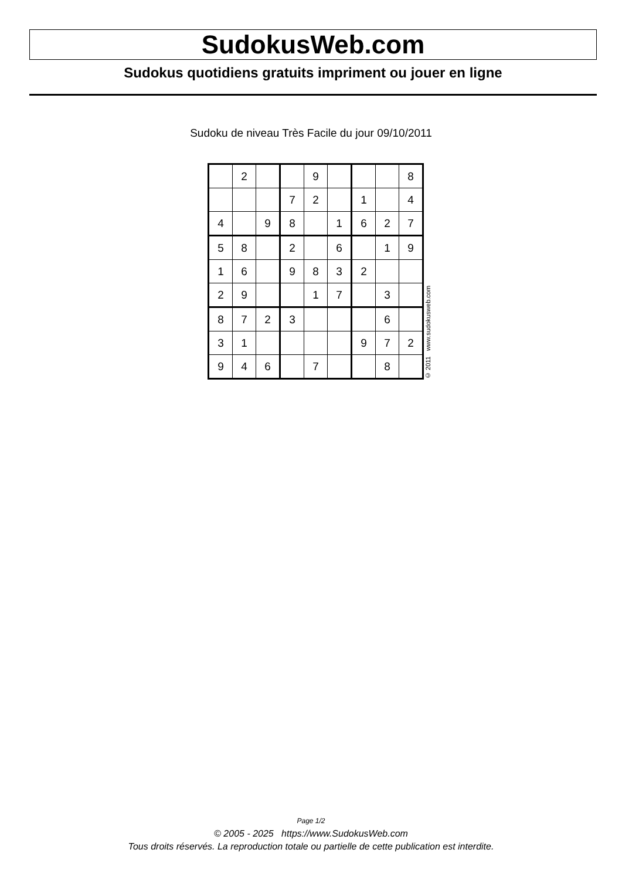SudokusWeb.com
Sudokus quotidiens gratuits impriment ou jouer en ligne
Sudoku de niveau Très Facile du jour 09/10/2011
| | 2 | | | 9 | | | | 8 |
| | | | 7 | 2 | | 1 | | 4 |
| 4 | | 9 | 8 | | 1 | 6 | 2 | 7 |
| 5 | 8 | | 2 | | 6 | | 1 | 9 |
| 1 | 6 | | 9 | 8 | 3 | 2 | | |
| 2 | 9 | | | 1 | 7 | | 3 | |
| 8 | 7 | 2 | 3 | | | | 6 | |
| 3 | 1 | | | | | 9 | 7 | 2 |
| 9 | 4 | 6 | | 7 | | | 8 | |
© 2011 www.sudokusweb.com
Page 1/2
© 2005 - 2025 https://www.SudokusWeb.com
Tous droits réservés. La reproduction totale ou partielle de cette publication est interdite.